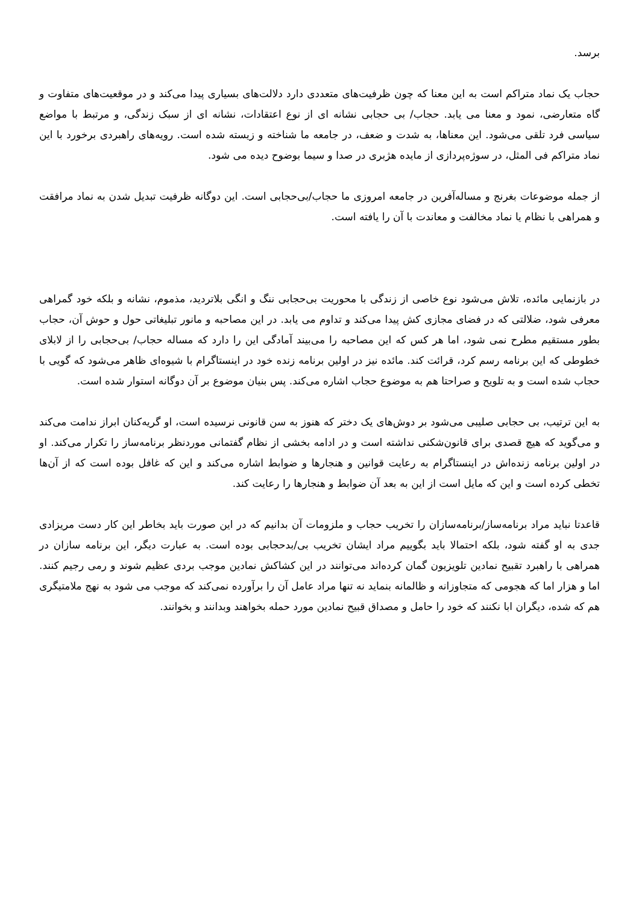برسد.
حجاب یک نماد متراکم است به این معنا که چون ظرفیت‌های متعددی دارد دلالت‌های بسیاری پیدا می‌کند و در موقعیت‌های متفاوت و گاه متعارضی، نمود و معنا می یابد. حجاب/ بی حجابی نشانه ای از نوع اعتقادات، نشانه ای از سبک زندگی، و مرتبط با مواضع سیاسی فرد تلقی می‌شود. این معناها، به شدت و ضعف، در جامعه ما شناخته و زیسته شده است. رویه‌های راهبردی برخورد با این نماد متراکم فی المثل، در سوژه‌پردازی از مایده هژبری در صدا و سیما بوضوح دیده می شود.
از جمله موضوعات بغرنج و مساله‌آفرین در جامعه امروزی ما حجاب/بی‌حجابی است. این دوگانه ظرفیت تبدیل شدن به نماد مرافقت و همراهی با نظام یا نماد مخالفت و معاندت با آن را یافته است.
در بازنمایی مائده، تلاش می‌شود نوع خاصی از زندگی با محوریت بی‌حجابی ننگ و انگی بلاتردید، مذموم، نشانه و بلکه خود گمراهی معرفی شود، ضلالتی که در فضای مجازی کش پیدا می‌کند و تداوم می یابد. در این مصاحبه و مانور تبلیغاتی حول و حوش آن، حجاب بطور مستقیم مطرح نمی شود، اما هر کس که این مصاحبه را می‌بیند آمادگی این را دارد که مساله حجاب/ بی‌حجابی را از لابلای خطوطی که این برنامه رسم کرد، قرائت کند. مائده نیز در اولین برنامه زنده خود در اینستاگرام با شیوه‌ای ظاهر می‌شود که گویی با حجاب شده است و به تلویح و صراحتا هم به موضوع حجاب اشاره می‌کند. پس بنیان موضوع بر آن دوگانه استوار شده است.
به این ترتیب، بی حجابی صلیبی می‌شود بر دوش‌های یک دختر که هنوز به سن قانونی نرسیده است، او گریه‌کنان ابراز ندامت می‌کند و می‌گوید که هیچ قصدی برای قانون‌شکنی نداشته است و در ادامه بخشی از نظام گفتمانی موردنظر برنامه‌ساز را تکرار می‌کند. او در اولین برنامه زنده‌اش در اینستاگرام به رعایت قوانین و هنجارها و ضوابط اشاره می‌کند و این که غافل بوده است که از آن‌ها تخطی کرده است و این که مایل است از این به بعد آن ضوابط و هنجارها را رعایت کند.
قاعدتا نباید مراد برنامه‌ساز/برنامه‌سازان را تخریب حجاب و ملزومات آن بدانیم که در این صورت باید بخاطر این کار دست مریزادی جدی به او گفته شود، بلکه احتمالا باید بگوییم مراد ایشان تخریب بی/بدحجابی بوده است. به عبارت دیگر، این برنامه سازان در همراهی با راهبرد تقبیح نمادین تلویزیون گمان کرده‌اند می‌توانند در این کشاکش نمادین موجب بردی عظیم شوند و رمی رجیم کنند. اما و هزار اما که هجومی که متجاوزانه و ظالمانه بنماید نه تنها مراد عامل آن را برآورده نمی‌کند که موجب می شود به نهج ملامتیگری هم که شده، دیگران ابا نکنند که خود را حامل و مصداق قبیح نمادین مورد حمله بخواهند وبدانند و بخوانند.